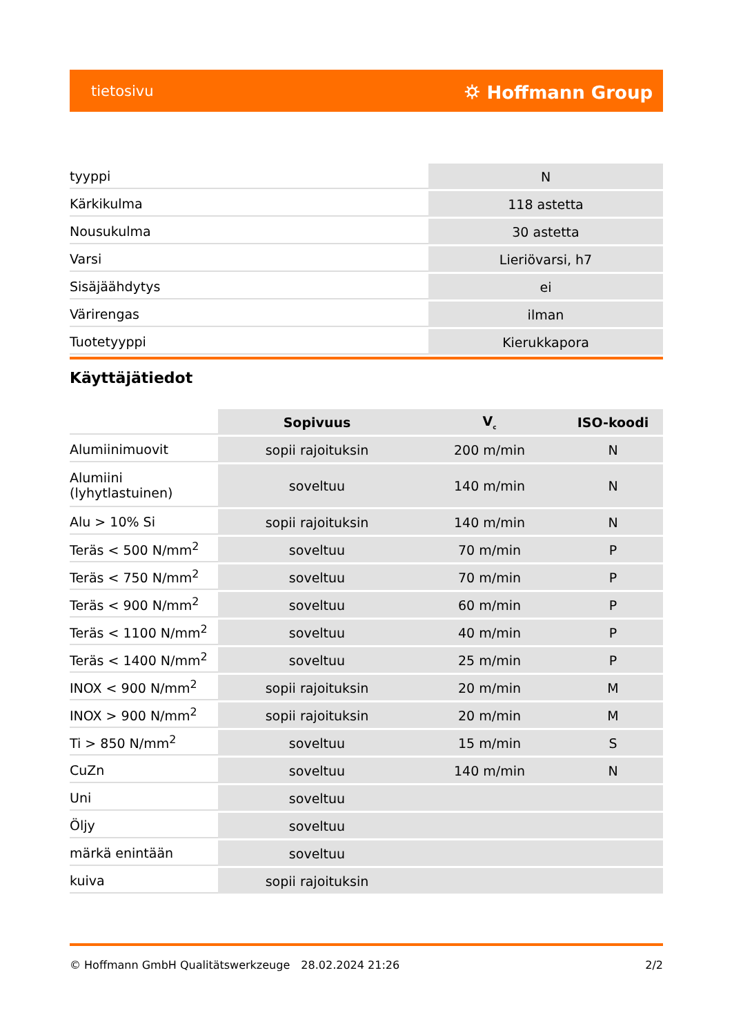tietosivu ⛭ Hoffmann Group
| tyyppi | N |
| Kärkikulma | 118 astetta |
| Nousukulma | 30 astetta |
| Varsi | Lieriövarsi, h7 |
| Sisäjäähdytys | ei |
| Värirengas | ilman |
| Tuotetyyppi | Kierukkapora |
Käyttäjätiedot
| | Sopivuus | V<sub>c</sub> | ISO-koodi |
| Alumiinimuovit | sopii rajoituksin | 200 m/min | N |
| Alumiini (lyhytlastuinen) | soveltuu | 140 m/min | N |
| Alu > 10% Si | sopii rajoituksin | 140 m/min | N |
| Teräs < 500 N/mm<sup>2</sup> | soveltuu | 70 m/min | P |
| Teräs < 750 N/mm<sup>2</sup> | soveltuu | 70 m/min | P |
| Teräs < 900 N/mm<sup>2</sup> | soveltuu | 60 m/min | P |
| Teräs < 1100 N/mm<sup>2</sup> | soveltuu | 40 m/min | P |
| Teräs < 1400 N/mm<sup>2</sup> | soveltuu | 25 m/min | P |
| INOX < 900 N/mm<sup>2</sup> | sopii rajoituksin | 20 m/min | M |
| INOX > 900 N/mm<sup>2</sup> | sopii rajoituksin | 20 m/min | M |
| Ti > 850 N/mm<sup>2</sup> | soveltuu | 15 m/min | S |
| CuZn | soveltuu | 140 m/min | N |
| Uni | soveltuu | | |
| Öljy | soveltuu | | |
| märkä enintään | soveltuu | | |
| kuiva | sopii rajoituksin | | |
© Hoffmann GmbH Qualitätswerkzeuge 28.02.2024 21:26 2/2